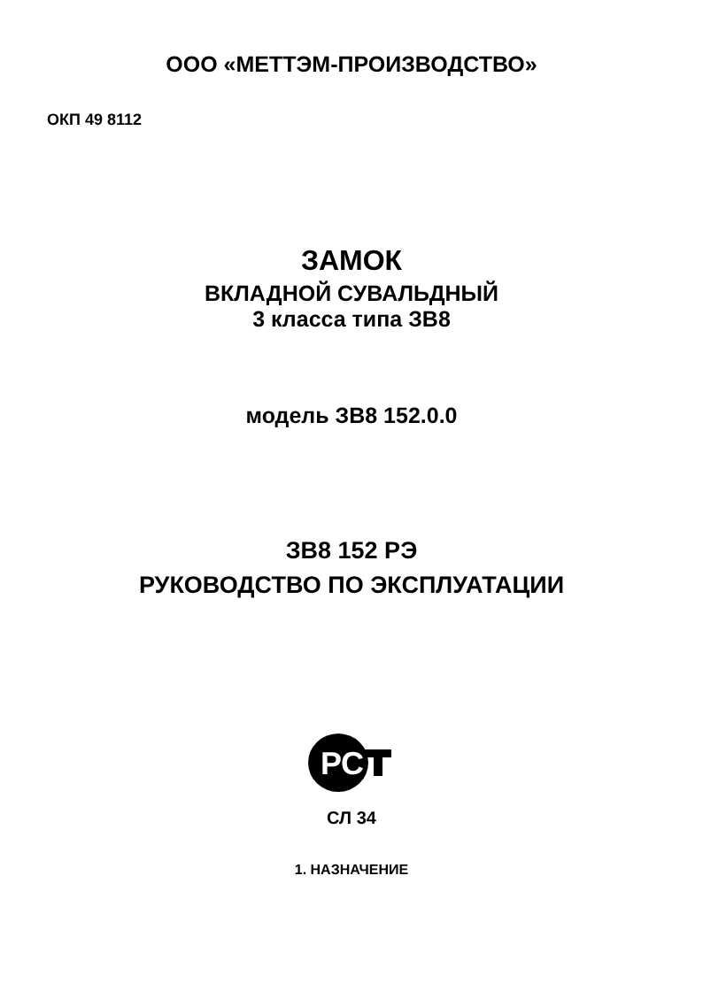ООО «МЕТТЭМ-ПРОИЗВОДСТВО»
ОКП 49 8112
ЗАМОК
ВКЛАДНОЙ СУВАЛЬДНЫЙ
3 класса типа ЗВ8
модель ЗВ8 152.0.0
ЗВ8 152 РЭ
РУКОВОДСТВО ПО ЭКСПЛУАТАЦИИ
РС
СЛ 34
1. НАЗНАЧЕНИЕ